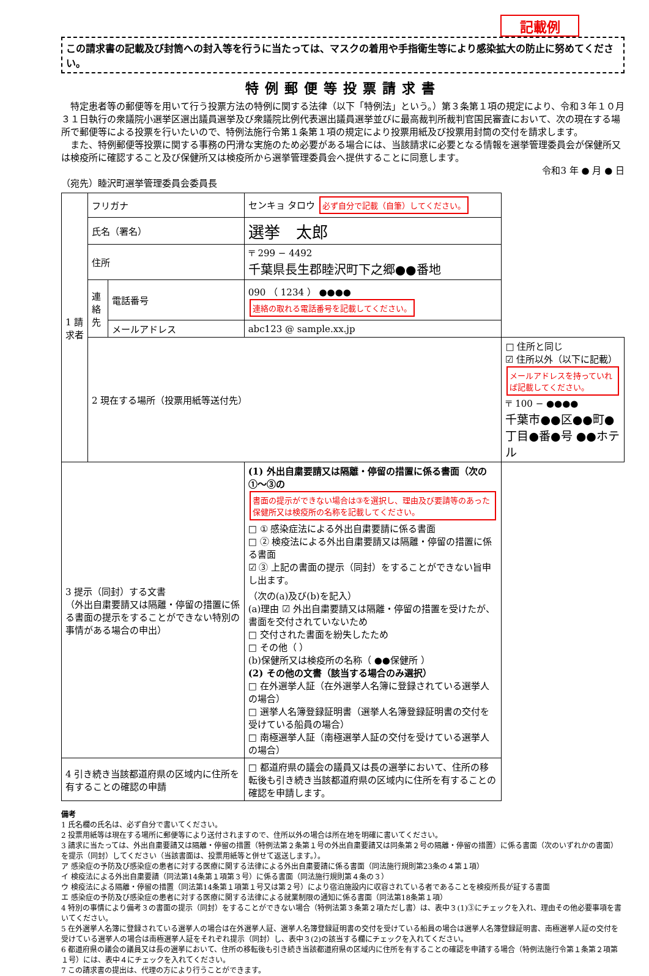記載例
この請求書の記載及び封筒への封入等を行うに当たっては、マスクの着用や手指衛生等により感染拡大の防止に努めてください。
特例郵便等投票請求書
　特定患者等の郵便等を用いて行う投票方法の特例に関する法律（以下「特例法」という。）第３条第１項の規定により、令和３年１０月３１日執行の衆議院小選挙区選出議員選挙及び衆議院比例代表選出議員選挙並びに最高裁判所裁判官国民審査において、次の現在する場所で郵便等による投票を行いたいので、特例法施行令第１条第１項の規定により投票用紙及び投票用封筒の交付を請求します。
　また、特例郵便等投票に関する事務の円滑な実施のため必要がある場合には、当該請求に必要となる情報を選挙管理委員会が保健所又は検疫所に確認すること及び保健所又は検疫所から選挙管理委員会へ提供することに同意します。
令和3 年 ● 月 ● 日
（宛先）睦沢町選挙管理委員会委員長
| 1 請求者 | フリガナ | | センキョ タロウ 必ず自分で記載（自筆）してください。 | |
| | 氏名（署名） | | 選挙 太郎 | |
| | 住所 | | 〒 299 − 4492 千葉県長生郡睦沢町下之郷●●番地 | |
| | 連絡先 | 電話番号 | 090 （ 1234 ） ●●●● 連絡の取れる電話番号を記載してください。 | |
| | | メールアドレス | abc123 @ sample.xx.jp | |
| | 2 現在する場所（投票用紙等送付先） | | | □ 住所と同じ ☑ 住所以外（以下に記載） メールアドレスを持っていれば記載してください。 〒 100 − ●●●● 千葉市●●区●●町●丁目●番●号 ●●ホテル |
| 3 提示（同封）する文書 （外出自粛要請又は隔離・停留の措置に係る書面の提示をすることができない特別の事情がある場合の申出） | | | (1) 外出自粛要請又は隔離・停留の措置に係る書面（次の①〜③の 書面の提示ができない場合は③を選択し、理由及び要請等のあった保健所又は検疫所の名称を記載してください。 □ ① 感染症法による外出自粛要請に係る書面 □ ② 検疫法による外出自粛要請又は隔離・停留の措置に係る書面 ☑ ③ 上記の書面の提示（同封）をすることができない旨申し出ます。 （次の(a)及び(b)を記入） (a)理由 ☑ 外出自粛要請又は隔離・停留の措置を受けたが、書面を交付されていないため □ 交付された書面を紛失したため □ その他（ ） (b)保健所又は検疫所の名称（ ●●保健所 ） (2) その他の文書（該当する場合のみ選択） □ 在外選挙人証（在外選挙人名簿に登録されている選挙人の場合） □ 選挙人名簿登録証明書（選挙人名簿登録証明書の交付を受けている船員の場合） □ 南極選挙人証（南極選挙人証の交付を受けている選挙人の場合） | |
| 4 引き続き当該都道府県の区域内に住所を有することの確認の申請 | | | □ 都道府県の議会の議員又は長の選挙において、住所の移転後も引き続き当該都道府県の区域内に住所を有することの確認を申請します。 | |
備考
1 氏名欄の氏名は、必ず自分で書いてください。
2 投票用紙等は現在する場所に郵便等により送付されますので、住所以外の場合は所在地を明確に書いてください。
3 請求に当たっては、外出自粛要請又は隔離・停留の措置（特例法第２条第１号の外出自粛要請又は同条第２号の隔離・停留の措置）に係る書面（次のいずれかの書面）を提示（同封）してください（当該書面は、投票用紙等と併せて返送します。）。
ア 感染症の予防及び感染症の患者に対する医療に関する法律による外出自粛要請に係る書面（同法施行規則第23条の４第１項）
イ 検疫法による外出自粛要請（同法第14条第１項第３号）に係る書面（同法施行規則第４条の３）
ウ 検疫法による隔離・停留の措置（同法第14条第１項第１号又は第２号）により宿泊施設内に収容されている者であることを検疫所長が証する書面
エ 感染症の予防及び感染症の患者に対する医療に関する法律による就業制限の通知に係る書面（同法第18条第１項）
4 特別の事情により備考３の書面の提示（同封）をすることができない場合（特例法第３条第２項ただし書）は、表中３(1)③にチェックを入れ、理由その他必要事項を書いてください。
5 在外選挙人名簿に登録されている選挙人の場合は在外選挙人証、選挙人名簿登録証明書の交付を受けている船員の場合は選挙人名簿登録証明書、南極選挙人証の交付を受けている選挙人の場合は南極選挙人証をそれぞれ提示（同封）し、表中３(2)の該当する欄にチェックを入れてください。
6 都道府県の議会の議員又は長の選挙において、住所の移転後も引き続き当該都道府県の区域内に住所を有することの確認を申請する場合（特例法施行令第１条第２項第１号）には、表中４にチェックを入れてください。
7 この請求書の提出は、代理の方により行うことができます。